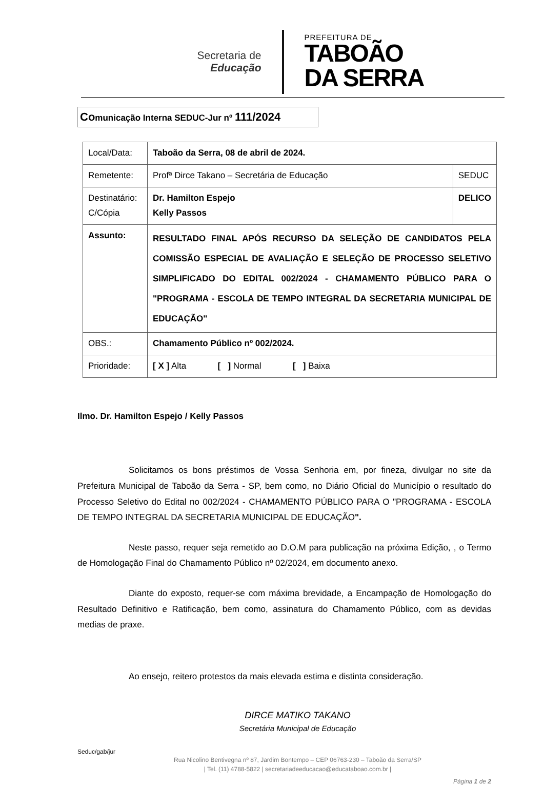Secretaria de
Educação
PREFEITURA DE
TABOÃO
DA SERRA
Comunicação Interna SEDUC-Jur nº 111/2024
| Local/Data: | Taboão da Serra, 08 de abril de 2024. | |
| Remetente: | Profª Dirce Takano – Secretária de Educação | SEDUC |
| Destinatário: C/Cópia | Dr. Hamilton Espejo Kelly Passos | DELICO |
| Assunto: | RESULTADO FINAL APÓS RECURSO DA SELEÇÃO DE CANDIDATOS PELA COMISSÃO ESPECIAL DE AVALIAÇÃO E SELEÇÃO DE PROCESSO SELETIVO SIMPLIFICADO DO EDITAL 002/2024 - CHAMAMENTO PÚBLICO PARA O "PROGRAMA - ESCOLA DE TEMPO INTEGRAL DA SECRETARIA MUNICIPAL DE EDUCAÇÃO" | |
| OBS.: | Chamamento Público nº 002/2024. | |
| Prioridade: | [ X ] Alta [ ] Normal [ ] Baixa | |
Ilmo. Dr. Hamilton Espejo / Kelly Passos
Solicitamos os bons préstimos de Vossa Senhoria em, por fineza, divulgar no site da Prefeitura Municipal de Taboão da Serra - SP, bem como, no Diário Oficial do Município o resultado do Processo Seletivo do Edital no 002/2024 - CHAMAMENTO PÚBLICO PARA O "PROGRAMA - ESCOLA DE TEMPO INTEGRAL DA SECRETARIA MUNICIPAL DE EDUCAÇÃO".
Neste passo, requer seja remetido ao D.O.M para publicação na próxima Edição, , o Termo de Homologação Final do Chamamento Público nº 02/2024, em documento anexo.
Diante do exposto, requer-se com máxima brevidade, a Encampação de Homologação do Resultado Definitivo e Ratificação, bem como, assinatura do Chamamento Público, com as devidas medias de praxe.
Ao ensejo, reitero protestos da mais elevada estima e distinta consideração.
DIRCE MATIKO TAKANO
Secretária Municipal de Educação
Seduc/gab/jur
Rua Nicolino Bentivegna nº 87, Jardim Bontempo – CEP 06763-230 – Taboão da Serra/SP
| Tel. (11) 4788-5822 | secretariadeeducacao@educataboao.com.br |
Página 1 de 2